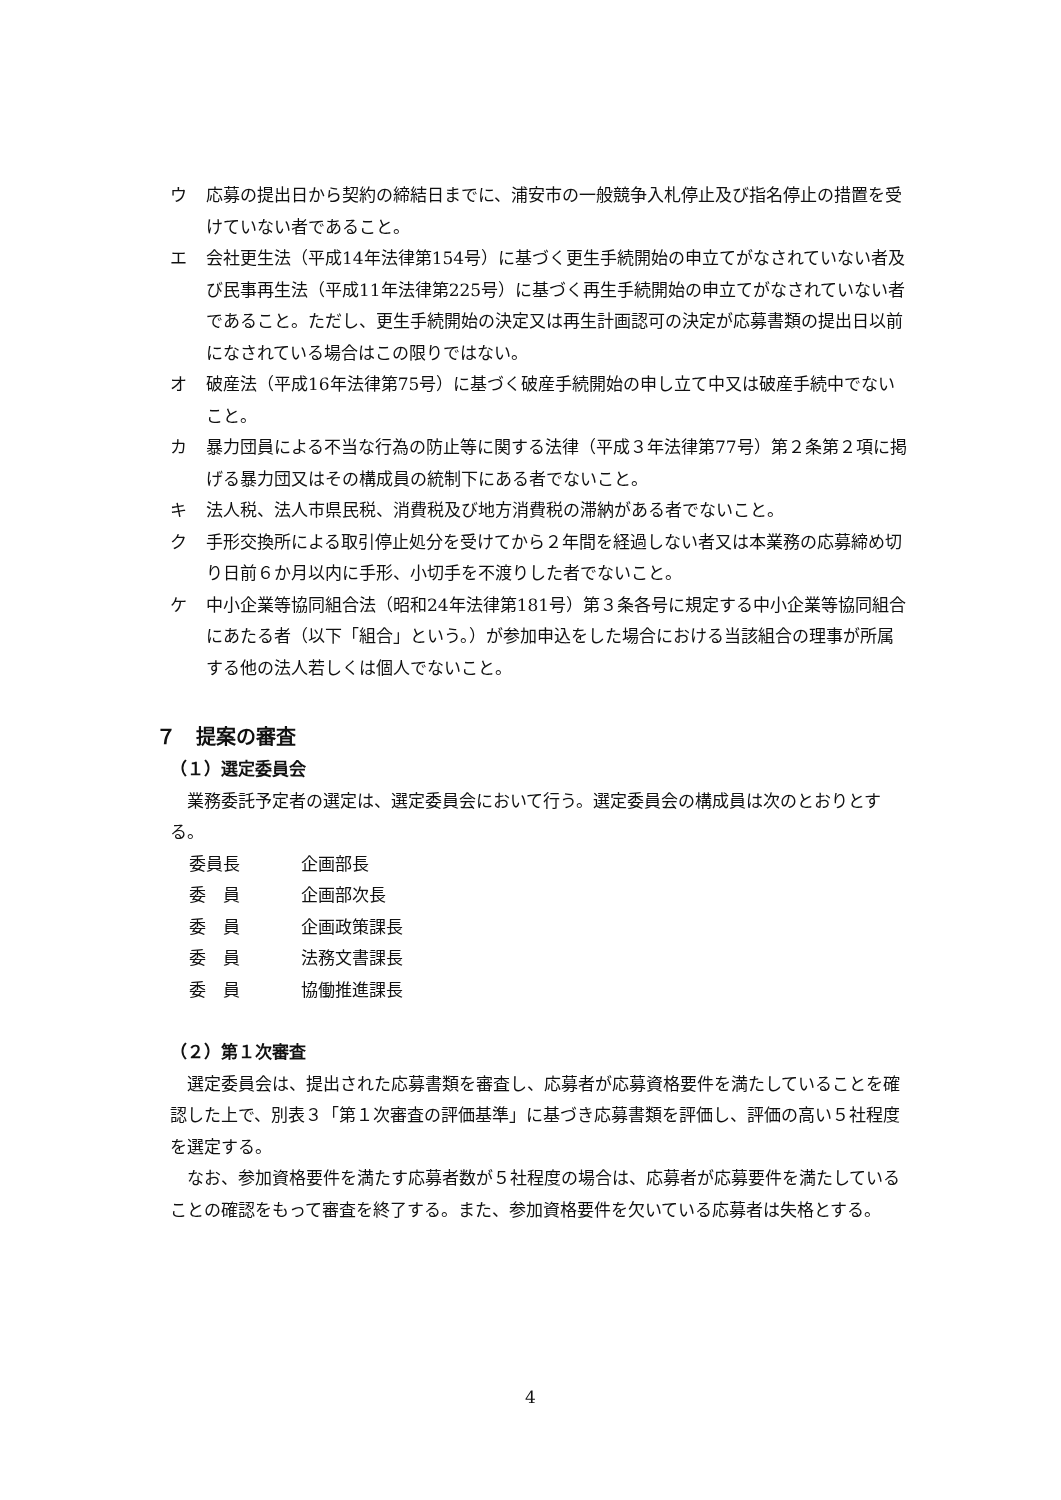ウ 応募の提出日から契約の締結日までに、浦安市の一般競争入札停止及び指名停止の措置を受けていない者であること。
エ 会社更生法（平成14年法律第154号）に基づく更生手続開始の申立てがなされていない者及び民事再生法（平成11年法律第225号）に基づく再生手続開始の申立てがなされていない者であること。ただし、更生手続開始の決定又は再生計画認可の決定が応募書類の提出日以前になされている場合はこの限りではない。
オ 破産法（平成16年法律第75号）に基づく破産手続開始の申し立て中又は破産手続中でないこと。
カ 暴力団員による不当な行為の防止等に関する法律（平成３年法律第77号）第２条第２項に掲げる暴力団又はその構成員の統制下にある者でないこと。
キ 法人税、法人市県民税、消費税及び地方消費税の滞納がある者でないこと。
ク 手形交換所による取引停止処分を受けてから２年間を経過しない者又は本業務の応募締め切り日前６か月以内に手形、小切手を不渡りした者でないこと。
ケ 中小企業等協同組合法（昭和24年法律第181号）第３条各号に規定する中小企業等協同組合にあたる者（以下「組合」という。）が参加申込をした場合における当該組合の理事が所属する他の法人若しくは個人でないこと。
７　提案の審査
（１）選定委員会
業務委託予定者の選定は、選定委員会において行う。選定委員会の構成員は次のとおりとする。
委員長 企画部長
委　員 企画部次長
委　員 企画政策課長
委　員 法務文書課長
委　員 協働推進課長
（２）第１次審査
選定委員会は、提出された応募書類を審査し、応募者が応募資格要件を満たしていることを確認した上で、別表３「第１次審査の評価基準」に基づき応募書類を評価し、評価の高い５社程度を選定する。
なお、参加資格要件を満たす応募者数が５社程度の場合は、応募者が応募要件を満たしていることの確認をもって審査を終了する。また、参加資格要件を欠いている応募者は失格とする。
4